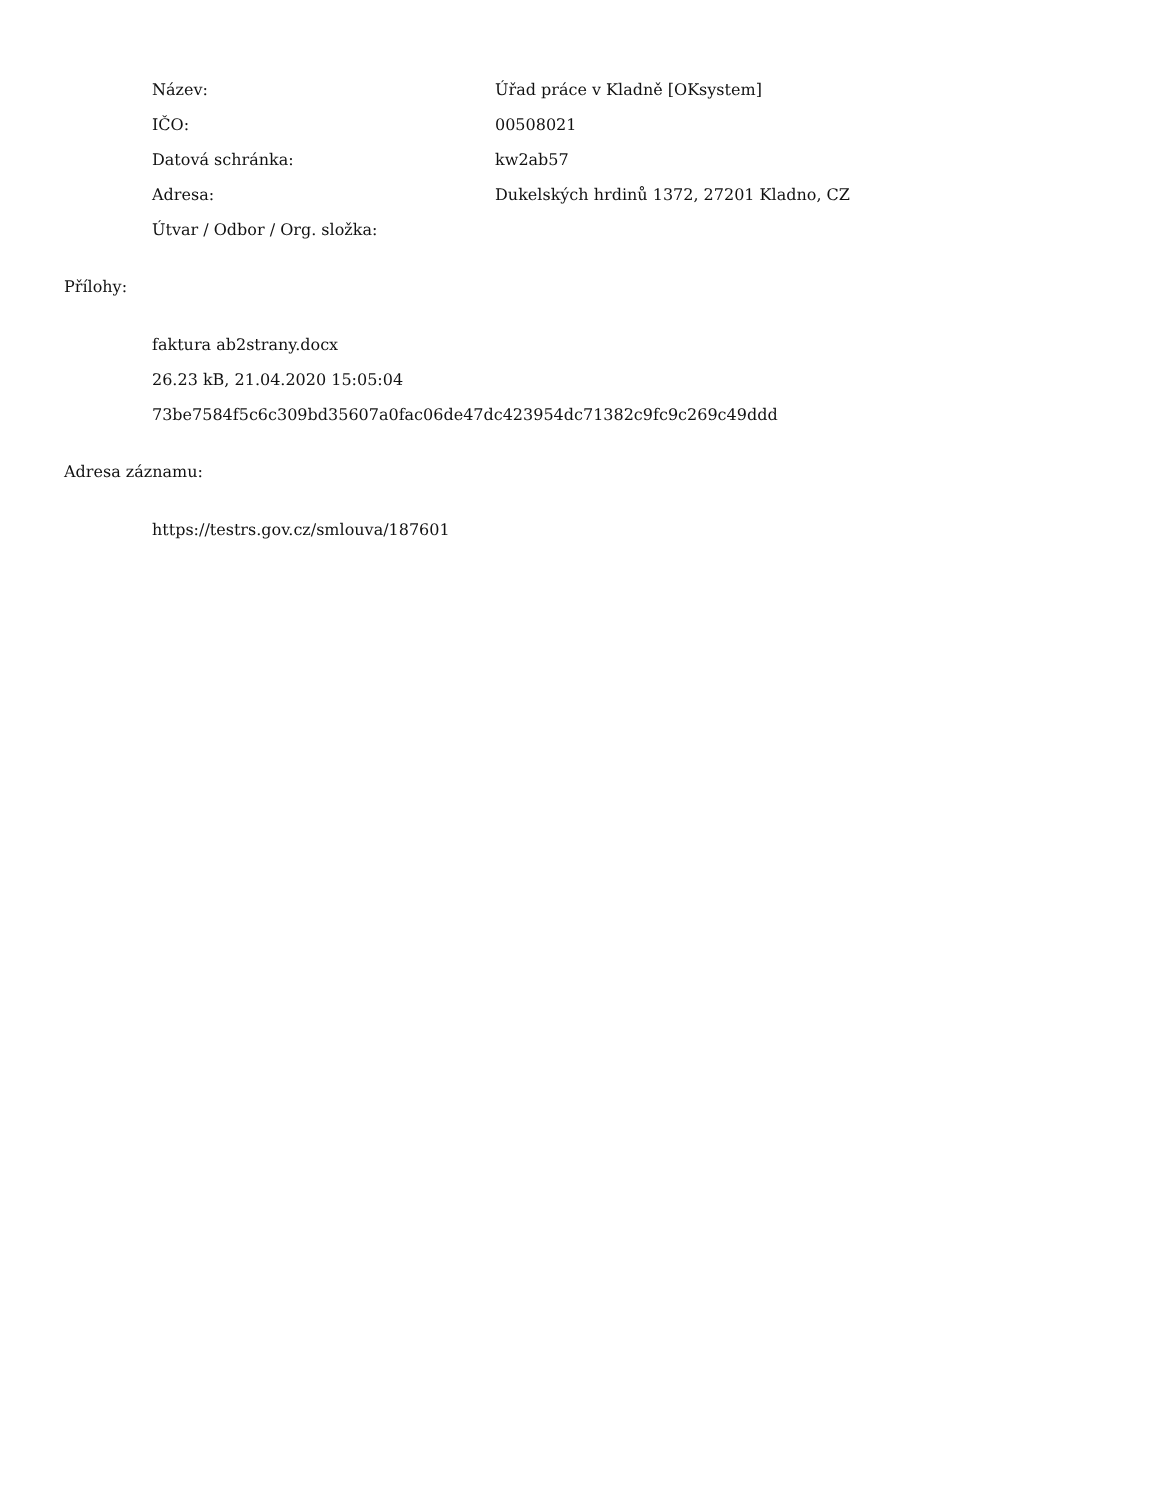| Název: | Úřad práce v Kladně [OKsystem] |
| IČO: | 00508021 |
| Datová schránka: | kw2ab57 |
| Adresa: | Dukelských hrdinů 1372, 27201 Kladno, CZ |
| Útvar / Odbor / Org. složka: | |
Přílohy:
faktura ab2strany.docx
26.23 kB, 21.04.2020 15:05:04
73be7584f5c6c309bd35607a0fac06de47dc423954dc71382c9fc9c269c49ddd
Adresa záznamu:
https://testrs.gov.cz/smlouva/187601